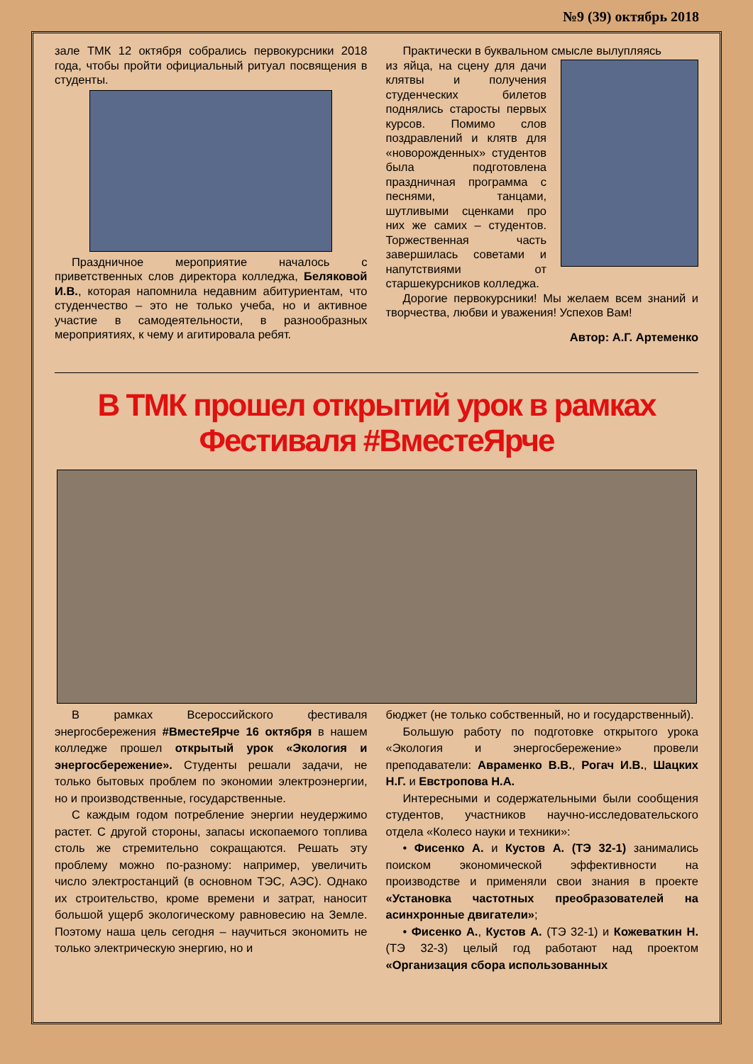№9 (39) октябрь 2018
зале ТМК 12 октября собрались первокурсники 2018 года, чтобы пройти официальный ритуал посвящения в студенты.
Праздничное мероприятие началось с приветственных слов директора колледжа, Беляковой И.В., которая напомнила недавним абитуриентам, что студенчество – это не только учеба, но и активное участие в самодеятельности, в разнообразных мероприятиях, к чему и агитировала ребят.
Практически в буквальном смысле вылупляясь
из яйца, на сцену для дачи клятвы и получения студенческих билетов поднялись старосты первых курсов. Помимо слов поздравлений и клятв для «новорожденных» студентов была подготовлена праздничная программа с песнями, танцами, шутливыми сценками про них же самих – студентов. Торжественная часть завершилась советами и напутствиями от старшекурсников колледжа.
Дорогие первокурсники! Мы желаем всем знаний и творчества, любви и уважения! Успехов Вам!
Автор: А.Г. Артеменко
В ТМК прошел открытий урок в рамках Фестиваля #ВместеЯрче
В рамках Всероссийского фестиваля энергосбережения #ВместеЯрче 16 октября в нашем колледже прошел открытый урок «Экология и энергосбережение». Студенты решали задачи, не только бытовых проблем по экономии электроэнергии, но и производственные, государственные.
С каждым годом потребление энергии неудержимо растет. С другой стороны, запасы ископаемого топлива столь же стремительно сокращаются. Решать эту проблему можно по-разному: например, увеличить число электростанций (в основном ТЭС, АЭС). Однако их строительство, кроме времени и затрат, наносит большой ущерб экологическому равновесию на Земле. Поэтому наша цель сегодня – научиться экономить не только электрическую энергию, но и
бюджет (не только собственный, но и государственный).
Большую работу по подготовке открытого урока «Экология и энергосбережение» провели преподаватели: Авраменко В.В., Рогач И.В., Шацких Н.Г. и Евстропова Н.А.
Интересными и содержательными были сообщения студентов, участников научно-исследовательского отдела «Колесо науки и техники»:
• Фисенко А. и Кустов А. (ТЭ 32-1) занимались поиском экономической эффективности на производстве и применяли свои знания в проекте «Установка частотных преобразователей на асинхронные двигатели»;
• Фисенко А., Кустов А. (ТЭ 32-1) и Кожеваткин Н. (ТЭ 32-3) целый год работают над проектом «Организация сбора использованных